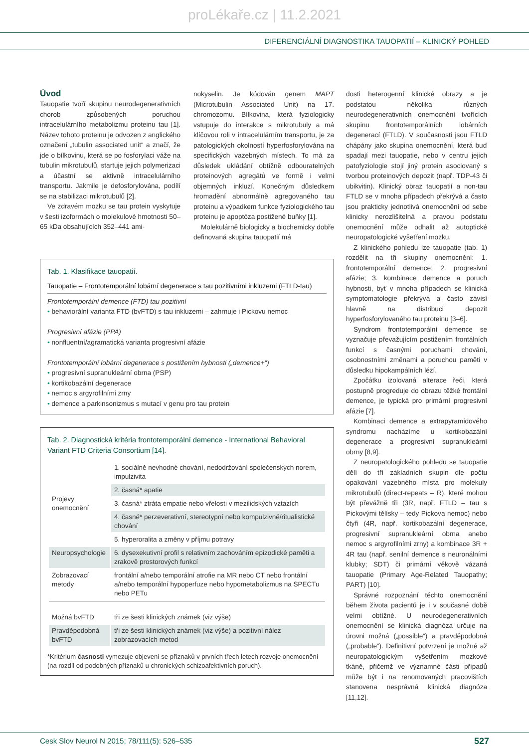proLékaře.cz | 11.2.2021
DIFERENCIÁLNÍ DIAGNOSTIKA TAUOPATIÍ – KLINICKÝ POHLED
Úvod
Tauopatie tvoří skupinu neurodegenerativních chorob způsobených poruchou intracelulárního metabolizmu proteinu tau [1]. Název tohoto proteinu je odvozen z anglického označení „tubulin associated unit“ a značí, že jde o bílkovinu, která se po fosforylaci váže na tubulin mikrotubulů, startuje jejich polymerizaci a účastní se aktivně intracelulárního transportu. Jakmile je defosforylována, podílí se na stabilizaci mikrotubulů [2].
Ve zdravém mozku se tau protein vyskytuje v šesti izoformách o molekulové hmotnosti 50–65 kDa obsahujících 352–441 ami-
nokyselin. Je kódován genem MAPT (Microtubulin Associated Unit) na 17. chromozomu. Bílkovina, která fyziologicky vstupuje do interakce s mikrotubuly a má klíčovou roli v intracelulárním transportu, je za patologických okolností hyperfosforylována na specifických vazebných místech. To má za důsledek ukládání obtížně odbouratelných proteinových agregátů ve formě i velmi objemných inkluzí. Konečným důsledkem hromadění abnormálně agregovaného tau proteinu a výpadkem funkce fyziologického tau proteinu je apoptóza postižené buňky [1].
Molekulárně biologicky a biochemicky dobře definovaná skupina tauopatií má
Tab. 1. Klasifikace tauopatií.
Tauopatie – Frontotemporální lobární degenerace s tau pozitivními inkluzemi (FTLD-tau)
Frontotemporální demence (FTD) tau pozitivní
• behaviorální varianta FTD (bvFTD) s tau inkluzemi – zahrnuje i Pickovu nemoc
Progresivní afázie (PPA)
• nonfluentní/agramatická varianta progresivní afázie
Frontotemporální lobární degenerace s postižením hybnosti („demence+“)
• progresivní supranukleární obrna (PSP)
• kortikobazální degenerace
• nemoc s argyrofilními zrny
• demence a parkinsonizmus s mutací v genu pro tau protein
Tab. 2. Diagnostická kritéria frontotemporální demence - International Behavioral Variant FTD Criteria Consortium [14].
| Projevy onemocnění | 1. sociálně nevhodné chování, nedodržování společenských norem, impulzivita |
| | 2. časná* apatie |
| | 3. časná* ztráta empatie nebo vřelosti v mezilidských vztazích |
| | 4. časné* perzeverativní, stereotypní nebo kompulzivně/ritualistické chování |
| | 5. hyperoralita a změny v příjmu potravy |
| Neuropsychologie | 6. dysexekutivní profil s relativním zachováním epizodické paměti a zrakově prostorových funkcí |
| Zobrazovací metody | frontální a/nebo temporální atrofie na MR nebo CT nebo frontální a/nebo temporální hypoperfuze nebo hypometabolizmus na SPECTu nebo PETu |
| Možná bvFTD | tři ze šesti klinických známek (viz výše) |
| Pravděpodobná bvFTD | tři ze šesti klinických známek (viz výše) a pozitivní nález zobrazovacích metod |
*Kritérium časnosti vymezuje objevení se příznaků v prvních třech letech rozvoje onemocnění (na rozdíl od podobných příznaků u chronických schizoafektivních poruch).
dosti heterogenní klinické obrazy a je podstatou několika různých neurodegenerativních onemocnění tvořících skupinu frontotemporálních lobárních degenerací (FTLD). V současnosti jsou FTLD chápány jako skupina onemocnění, která buď spadají mezi tauopatie, nebo v centru jejich patofyziologie stojí jiný protein asociovaný s tvorbou proteinových depozit (např. TDP-43 či ubikvitin). Klinický obraz tauopatií a non-tau FTLD se v mnoha případech překrývá a často jsou prakticky jednotlivá onemocnění od sebe klinicky nerozlišitelná a pravou podstatu onemocnění může odhalit až autoptické neuropatologické vyšetření mozku.
Z klinického pohledu lze tauopatie (tab. 1) rozdělit na tři skupiny onemocnění: 1. frontotemporální demence; 2. progresivní afázie; 3. kombinace demence a poruch hybnosti, byť v mnoha případech se klinická symptomatologie překrývá a často závisí hlavně na distribuci depozit hyperfosforylovaného tau proteinu [3–6].
Syndrom frontotemporální demence se vyznačuje převažujícím postižením frontálních funkcí s časnými poruchami chování, osobnostními změnami a poruchou paměti v důsledku hipokampálních lézí.
Zpočátku izolovaná alterace řeči, která postupně progreduje do obrazu těžké frontální demence, je typická pro primární progresivní afázie [7].
Kombinaci demence a extrapyramidového syndromu nacházíme u kortikobazální degenerace a progresivní supranukleární obrny [8,9].
Z neuropatologického pohledu se tauopatie dělí do tří základních skupin dle počtu opakování vazebného místa pro molekuly mikrotubulů (direct-repeats – R), které mohou být převážně tři (3R, např. FTLD – tau s Pickovými tělísky – tedy Pickova nemoc) nebo čtyři (4R, např. kortikobazální degenerace, progresivní supranukleární obrna anebo nemoc s argyrofilními zrny) a kombinace 3R + 4R tau (např. senilní demence s neuronálními klubky; SDT) či primární věkově vázaná tauopatie (Primary Age-Related Tauopathy; PART) [10].
Správné rozpoznání těchto onemocnění během života pacientů je i v současné době velmi obtížné. U neurodegenerativních onemocnění se klinická diagnóza určuje na úrovni možná („possible“) a pravděpodobná („probable“). Definitivní potvrzení je možné až neuropatologickým vyšetřením mozkové tkáně, přičemž ve významné části případů může být i na renomovaných pracovištích stanovena nesprávná klinická diagnóza [11,12].
Cesk Slov Neurol N 2015; 78/111(5): 526–535 527